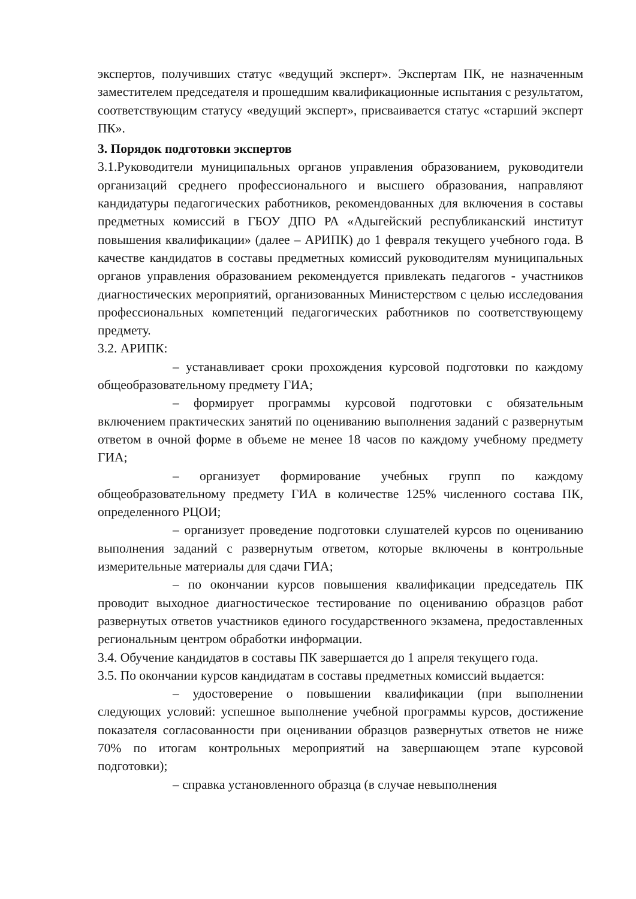экспертов, получивших статус «ведущий эксперт». Экспертам ПК, не назначенным заместителем председателя и прошедшим квалификационные испытания с результатом, соответствующим статусу «ведущий эксперт», присваивается статус «старший эксперт ПК».
3. Порядок подготовки экспертов
3.1.Руководители муниципальных органов управления образованием, руководители организаций среднего профессионального и высшего образования, направляют кандидатуры педагогических работников, рекомендованных для включения в составы предметных комиссий в ГБОУ ДПО РА «Адыгейский республиканский институт повышения квалификации» (далее – АРИПК) до 1 февраля текущего учебного года. В качестве кандидатов в составы предметных комиссий руководителям муниципальных органов управления образованием рекомендуется привлекать педагогов - участников диагностических мероприятий, организованных Министерством с целью исследования профессиональных компетенций педагогических работников по соответствующему предмету.
3.2. АРИПК:
– устанавливает сроки прохождения курсовой подготовки по каждому общеобразовательному предмету ГИА;
– формирует программы курсовой подготовки с обязательным включением практических занятий по оцениванию выполнения заданий с развернутым ответом в очной форме в объеме не менее 18 часов по каждому учебному предмету ГИА;
– организует формирование учебных групп по каждому общеобразовательному предмету ГИА в количестве 125% численного состава ПК, определенного РЦОИ;
– организует проведение подготовки слушателей курсов по оцениванию выполнения заданий с развернутым ответом, которые включены в контрольные измерительные материалы для сдачи ГИА;
– по окончании курсов повышения квалификации председатель ПК проводит выходное диагностическое тестирование по оцениванию образцов работ развернутых ответов участников единого государственного экзамена, предоставленных региональным центром обработки информации.
3.4. Обучение кандидатов в составы ПК завершается до 1 апреля текущего года.
3.5. По окончании курсов кандидатам в составы предметных комиссий выдается:
– удостоверение о повышении квалификации (при выполнении следующих условий: успешное выполнение учебной программы курсов, достижение показателя согласованности при оценивании образцов развернутых ответов не ниже 70% по итогам контрольных мероприятий на завершающем этапе курсовой подготовки);
– справка установленного образца (в случае невыполнения